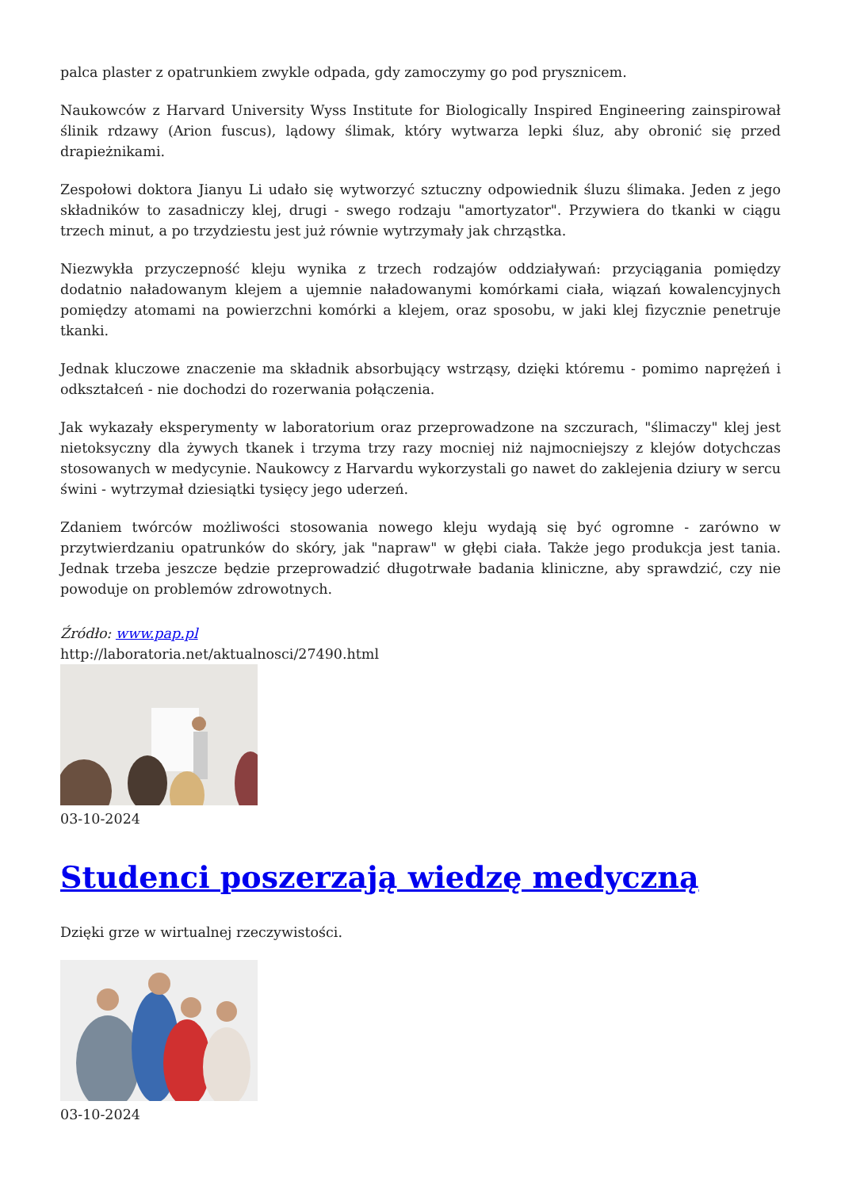palca plaster z opatrunkiem zwykle odpada, gdy zamoczymy go pod prysznicem.
Naukowców z Harvard University Wyss Institute for Biologically Inspired Engineering zainspirował ślinik rdzawy (Arion fuscus), lądowy ślimak, który wytwarza lepki śluz, aby obronić się przed drapieżnikami.
Zespołowi doktora Jianyu Li udało się wytworzyć sztuczny odpowiednik śluzu ślimaka. Jeden z jego składników to zasadniczy klej, drugi - swego rodzaju "amortyzator". Przywiera do tkanki w ciągu trzech minut, a po trzydziestu jest już równie wytrzymały jak chrząstka.
Niezwykła przyczepność kleju wynika z trzech rodzajów oddziaływań: przyciągania pomiędzy dodatnio naładowanym klejem a ujemnie naładowanymi komórkami ciała, wiązań kowalencyjnych pomiędzy atomami na powierzchni komórki a klejem, oraz sposobu, w jaki klej fizycznie penetruje tkanki.
Jednak kluczowe znaczenie ma składnik absorbujący wstrząsy, dzięki któremu - pomimo naprężeń i odkształceń - nie dochodzi do rozerwania połączenia.
Jak wykazały eksperymenty w laboratorium oraz przeprowadzone na szczurach, "ślimaczy" klej jest nietoksyczny dla żywych tkanek i trzyma trzy razy mocniej niż najmocniejszy z klejów dotychczas stosowanych w medycynie. Naukowcy z Harvardu wykorzystali go nawet do zaklejenia dziury w sercu świni - wytrzymał dziesiątki tysięcy jego uderzeń.
Zdaniem twórców możliwości stosowania nowego kleju wydają się być ogromne - zarówno w przytwierdzaniu opatrunków do skóry, jak "napraw" w głębi ciała. Także jego produkcja jest tania. Jednak trzeba jeszcze będzie przeprowadzić długotrwałe badania kliniczne, aby sprawdzić, czy nie powoduje on problemów zdrowotnych.
Źródło: www.pap.pl
http://laboratoria.net/aktualnosci/27490.html
03-10-2024
Studenci poszerzają wiedzę medyczną
Dzięki grze w wirtualnej rzeczywistości.
03-10-2024